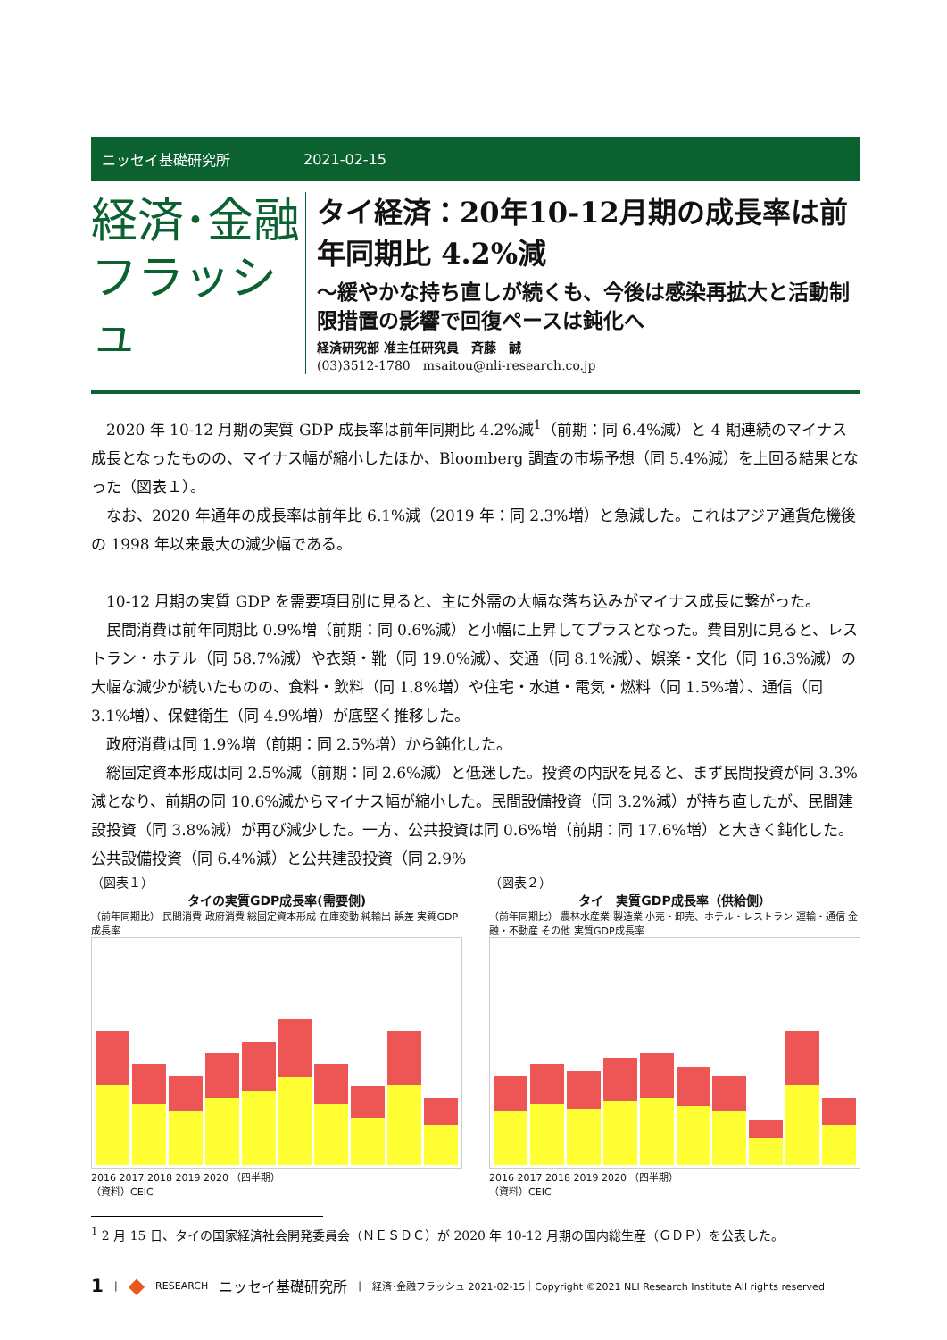ニッセイ基礎研究所 2021-02-15
経済･金融
フラッシュ
タイ経済：20年10-12月期の成長率は前年同期比 4.2%減
～緩やかな持ち直しが続くも、今後は感染再拡大と活動制限措置の影響で回復ペースは鈍化へ
経済研究部 准主任研究員　斉藤　誠
(03)3512-1780　msaitou@nli-research.co.jp
2020 年 10-12 月期の実質 GDP 成長率は前年同期比 4.2%減<sup>1</sup>（前期：同 6.4%減）と 4 期連続のマイナス成長となったものの、マイナス幅が縮小したほか、Bloomberg 調査の市場予想（同 5.4%減）を上回る結果となった（図表１）。
なお、2020 年通年の成長率は前年比 6.1%減（2019 年：同 2.3%増）と急減した。これはアジア通貨危機後の 1998 年以来最大の減少幅である。
10-12 月期の実質 GDP を需要項目別に見ると、主に外需の大幅な落ち込みがマイナス成長に繋がった。
民間消費は前年同期比 0.9%増（前期：同 0.6%減）と小幅に上昇してプラスとなった。費目別に見ると、レストラン・ホテル（同 58.7%減）や衣類・靴（同 19.0%減）、交通（同 8.1%減）、娯楽・文化（同 16.3%減）の大幅な減少が続いたものの、食料・飲料（同 1.8%増）や住宅・水道・電気・燃料（同 1.5%増）、通信（同 3.1%増）、保健衛生（同 4.9%増）が底堅く推移した。
政府消費は同 1.9%増（前期：同 2.5%増）から鈍化した。
総固定資本形成は同 2.5%減（前期：同 2.6%減）と低迷した。投資の内訳を見ると、まず民間投資が同 3.3%減となり、前期の同 10.6%減からマイナス幅が縮小した。民間設備投資（同 3.2%減）が持ち直したが、民間建設投資（同 3.8%減）が再び減少した。一方、公共投資は同 0.6%増（前期：同 17.6%増）と大きく鈍化した。公共設備投資（同 6.4%減）と公共建設投資（同 2.9%
（図表１）
タイの実質GDP成長率(需要側)
（前年同期比） 民間消費 政府消費 総固定資本形成 在庫変動 純輸出 誤差 実質GDP成長率
2016 2017 2018 2019 2020 （四半期）
（資料）CEIC
（図表２）
タイ　実質GDP成長率（供給側）
（前年同期比） 農林水産業 製造業 小売・卸売、ホテル・レストラン 運輸・通信 金融・不動産 その他 実質GDP成長率
2016 2017 2018 2019 2020 （四半期）
（資料）CEIC
<sup>1</sup> 2 月 15 日、タイの国家経済社会開発委員会（ＮＥＳＤＣ）が 2020 年 10-12 月期の国内総生産（ＧＤＰ）を公表した。
1 | ◆ RESEARCH ニッセイ基礎研究所 | 経済･金融フラッシュ 2021-02-15｜Copyright ©2021 NLI Research Institute All rights reserved